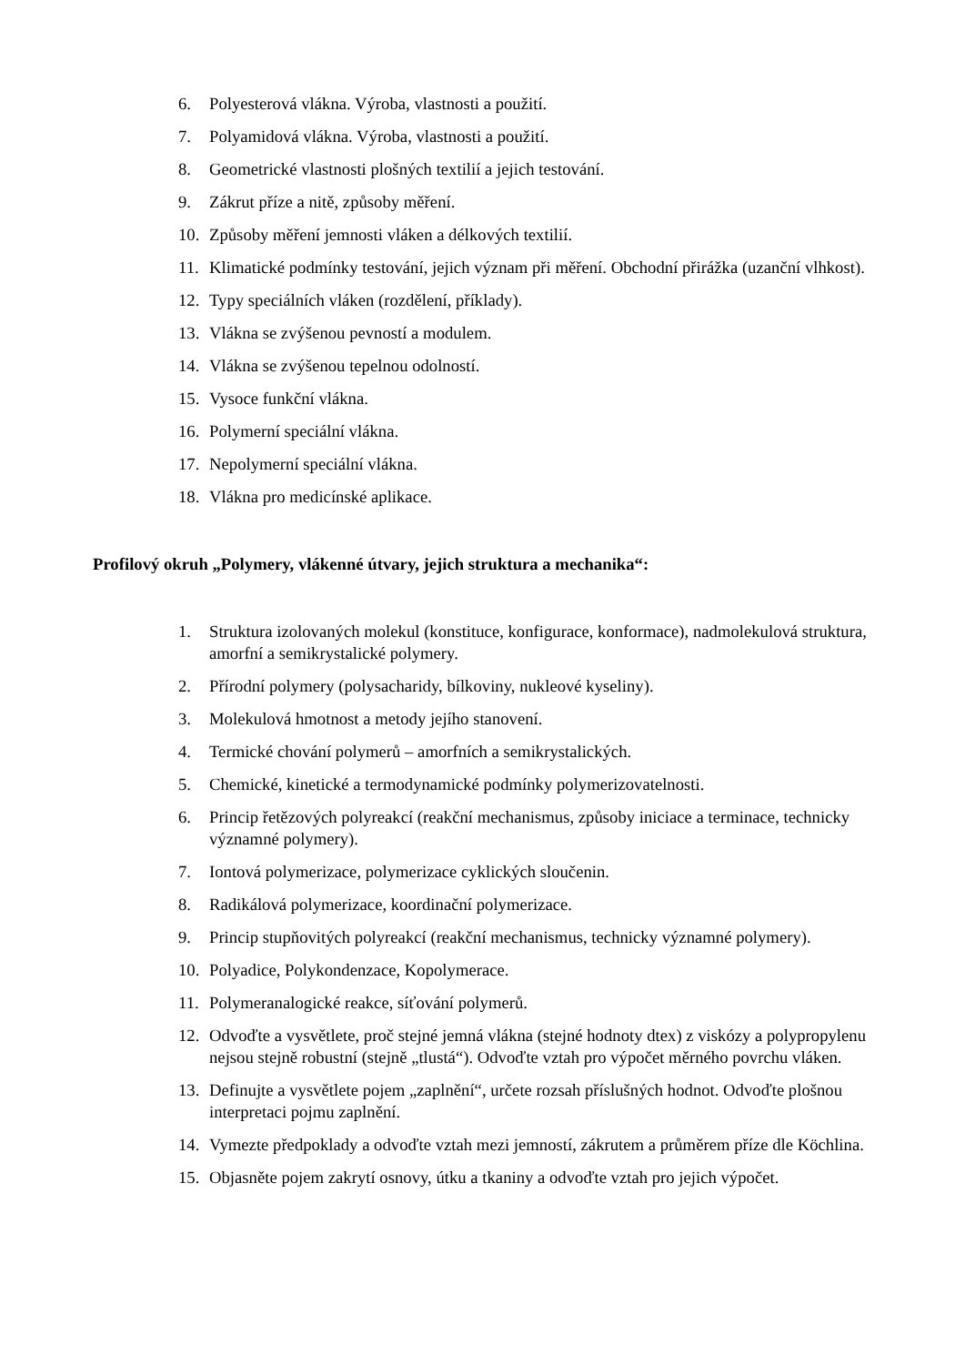6. Polyesterová vlákna. Výroba, vlastnosti a použití.
7. Polyamidová vlákna. Výroba, vlastnosti a použití.
8. Geometrické vlastnosti plošných textilií a jejich testování.
9. Zákrut příze a nitě, způsoby měření.
10. Způsoby měření jemnosti vláken a délkových textilií.
11. Klimatické podmínky testování, jejich význam při měření. Obchodní přirážka (uzanční vlhkost).
12. Typy speciálních vláken (rozdělení, příklady).
13. Vlákna se zvýšenou pevností a modulem.
14. Vlákna se zvýšenou tepelnou odolností.
15. Vysoce funkční vlákna.
16. Polymerní speciální vlákna.
17. Nepolymerní speciální vlákna.
18. Vlákna pro medicínské aplikace.
Profilový okruh „Polymery, vlákenné útvary, jejich struktura a mechanika“:
1. Struktura izolovaných molekul (konstituce, konfigurace, konformace), nadmolekulová struktura, amorfní a semikrystalické polymery.
2. Přírodní polymery (polysacharidy, bílkoviny, nukleové kyseliny).
3. Molekulová hmotnost a metody jejího stanovení.
4. Termické chování polymerů – amorfních a semikrystalických.
5. Chemické, kinetické a termodynamické podmínky polymerizovatelnosti.
6. Princip řetězových polyreakcí (reakční mechanismus, způsoby iniciace a terminace, technicky významné polymery).
7. Iontová polymerizace, polymerizace cyklických sloučenin.
8. Radikálová polymerizace, koordinační polymerizace.
9. Princip stupňovitých polyreakcí (reakční mechanismus, technicky významné polymery).
10. Polyadice, Polykondenzace, Kopolymerace.
11. Polymeranalogické reakce, síťování polymerů.
12. Odvoďte a vysvětlete, proč stejné jemná vlákna (stejné hodnoty dtex) z viskózy a polypropylenu nejsou stejně robustní (stejně „tlustá“). Odvoďte vztah pro výpočet měrného povrchu vláken.
13. Definujte a vysvětlete pojem „zaplnění“, určete rozsah příslušných hodnot. Odvoďte plošnou interpretaci pojmu zaplnění.
14. Vymezte předpoklady a odvoďte vztah mezi jemností, zákrutem a průměrem příze dle Köchlina.
15. Objasněte pojem zakrytí osnovy, útku a tkaniny a odvoďte vztah pro jejich výpočet.